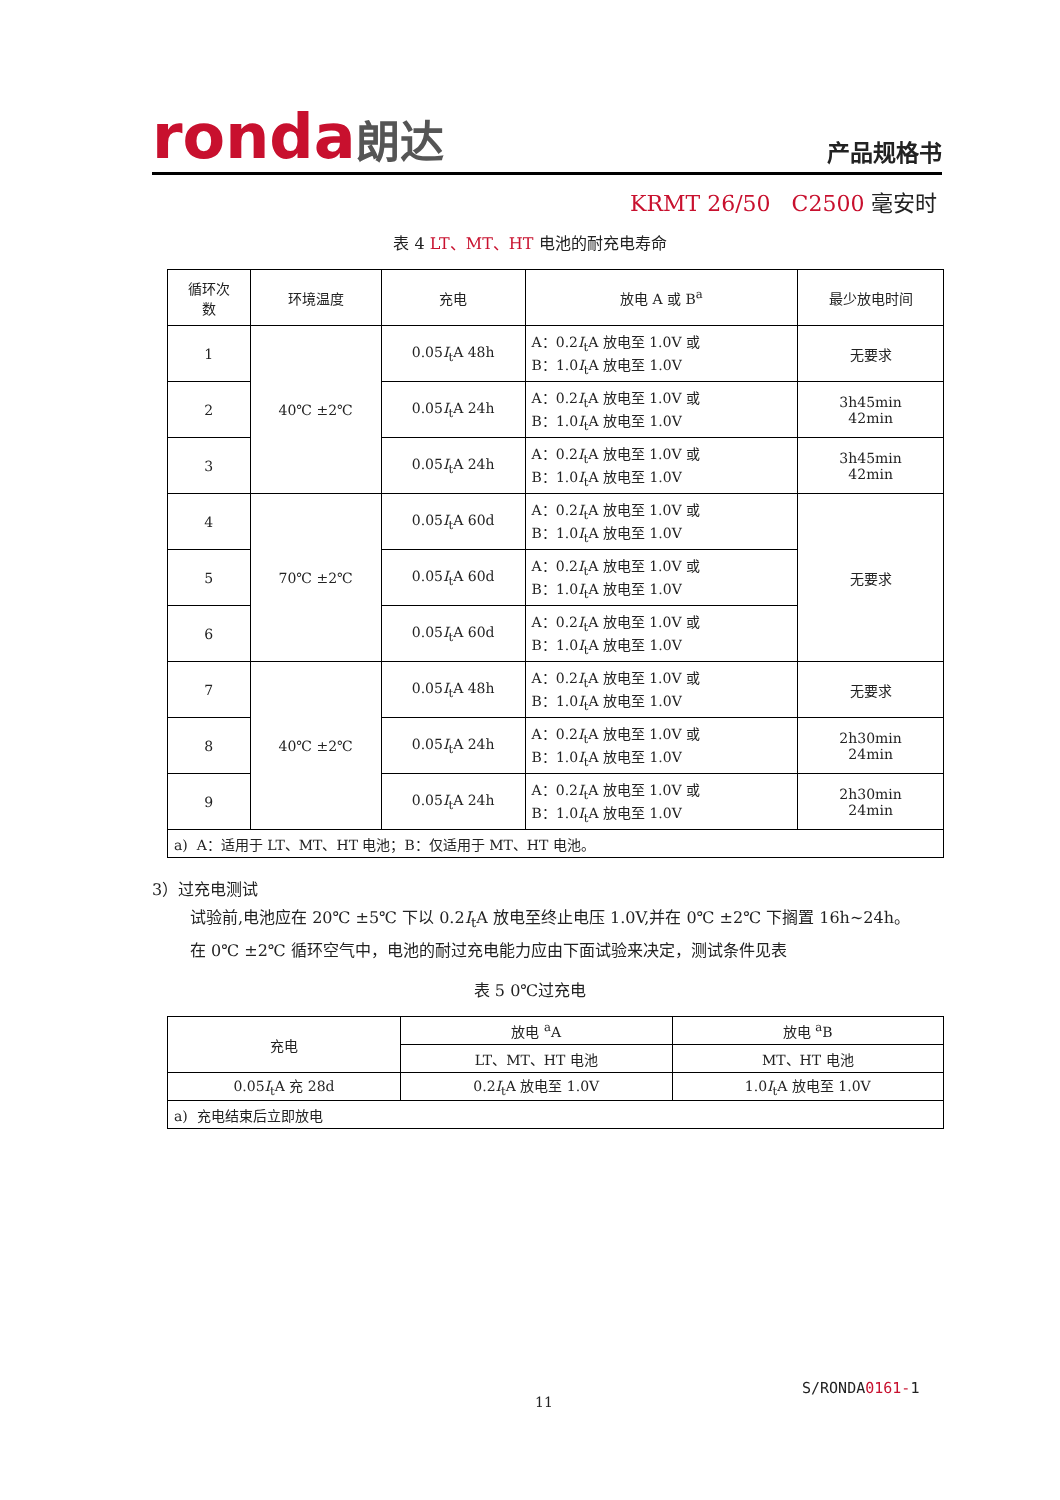ronda朗达
产品规格书
KRMT 26/50 C2500 毫安时
表 4 LT、MT、HT 电池的耐充电寿命
| 循环次 数 | 环境温度 | 充电 | 放电 A 或 B<sup>a</sup> | 最少放电时间 |
| 1 | 40℃ ±2℃ | 0.05 I<sub>t</sub>A 48h | A：0.2 I<sub>t</sub>A 放电至 1.0V 或 B：1.0 I<sub>t</sub>A 放电至 1.0V | 无要求 |
| 2 | | 0.05 I<sub>t</sub>A 24h | A：0.2 I<sub>t</sub>A 放电至 1.0V 或 B：1.0 I<sub>t</sub>A 放电至 1.0V | 3h45min 42min |
| 3 | | 0.05 I<sub>t</sub>A 24h | A：0.2 I<sub>t</sub>A 放电至 1.0V 或 B：1.0 I<sub>t</sub>A 放电至 1.0V | 3h45min 42min |
| 4 | 70℃ ±2℃ | 0.05 I<sub>t</sub>A 60d | A：0.2 I<sub>t</sub>A 放电至 1.0V 或 B：1.0 I<sub>t</sub>A 放电至 1.0V | 无要求 |
| 5 | | 0.05 I<sub>t</sub>A 60d | A：0.2 I<sub>t</sub>A 放电至 1.0V 或 B：1.0 I<sub>t</sub>A 放电至 1.0V | |
| 6 | | 0.05 I<sub>t</sub>A 60d | A：0.2 I<sub>t</sub>A 放电至 1.0V 或 B：1.0 I<sub>t</sub>A 放电至 1.0V | |
| 7 | 40℃ ±2℃ | 0.05 I<sub>t</sub>A 48h | A：0.2 I<sub>t</sub>A 放电至 1.0V 或 B：1.0 I<sub>t</sub>A 放电至 1.0V | 无要求 |
| 8 | | 0.05 I<sub>t</sub>A 24h | A：0.2 I<sub>t</sub>A 放电至 1.0V 或 B：1.0 I<sub>t</sub>A 放电至 1.0V | 2h30min 24min |
| 9 | | 0.05 I<sub>t</sub>A 24h | A：0.2 I<sub>t</sub>A 放电至 1.0V 或 B：1.0 I<sub>t</sub>A 放电至 1.0V | 2h30min 24min |
| a) A：适用于 LT、MT、HT 电池；B：仅适用于 MT、HT 电池。 | | | | |
3）过充电测试
试验前,电池应在 20℃ ±5℃ 下以 0.2I<sub>t</sub>A 放电至终止电压 1.0V,并在 0℃ ±2℃ 下搁置 16h~24h。
在 0℃ ±2℃ 循环空气中，电池的耐过充电能力应由下面试验来决定，测试条件见表
表 5 0℃过充电
| 充电 | 放电 <sup>a</sup>A | 放电 <sup>a</sup>B |
| | LT、MT、HT 电池 | MT、HT 电池 |
| 0.05 I<sub>t</sub>A 充 28d | 0.2 I<sub>t</sub>A 放电至 1.0V | 1.0 I<sub>t</sub>A 放电至 1.0V |
| a) 充电结束后立即放电 | | |
S/RONDA0161-1
11